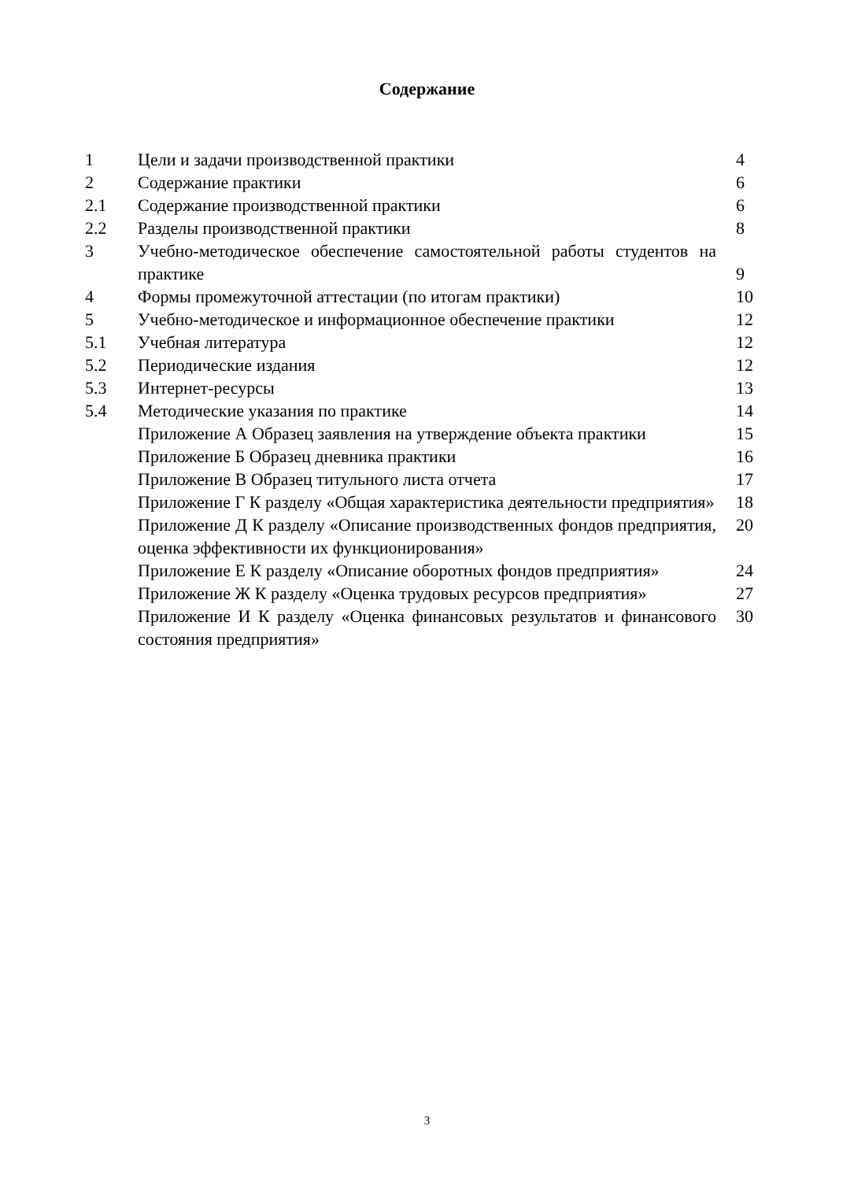Содержание
| 1 | Цели и задачи производственной практики | 4 |
| 2 | Содержание практики | 6 |
| 2.1 | Содержание производственной практики | 6 |
| 2.2 | Разделы производственной практики | 8 |
| 3 | Учебно-методическое обеспечение самостоятельной работы студентов на практике | 9 |
| 4 | Формы промежуточной аттестации (по итогам практики) | 10 |
| 5 | Учебно-методическое и информационное обеспечение практики | 12 |
| 5.1 | Учебная литература | 12 |
| 5.2 | Периодические издания | 12 |
| 5.3 | Интернет-ресурсы | 13 |
| 5.4 | Методические указания по практике | 14 |
| | Приложение А Образец заявления на утверждение объекта практики | 15 |
| | Приложение Б Образец дневника практики | 16 |
| | Приложение В Образец титульного листа отчета | 17 |
| | Приложение Г К разделу «Общая характеристика деятельности предприятия» | 18 |
| | Приложение Д К разделу «Описание производственных фондов предприятия, оценка эффективности их функционирования» | 20 |
| | Приложение Е К разделу «Описание оборотных фондов предприятия» | 24 |
| | Приложение Ж К разделу «Оценка трудовых ресурсов предприятия» | 27 |
| | Приложение И К разделу «Оценка финансовых результатов и финансового состояния предприятия» | 30 |
3